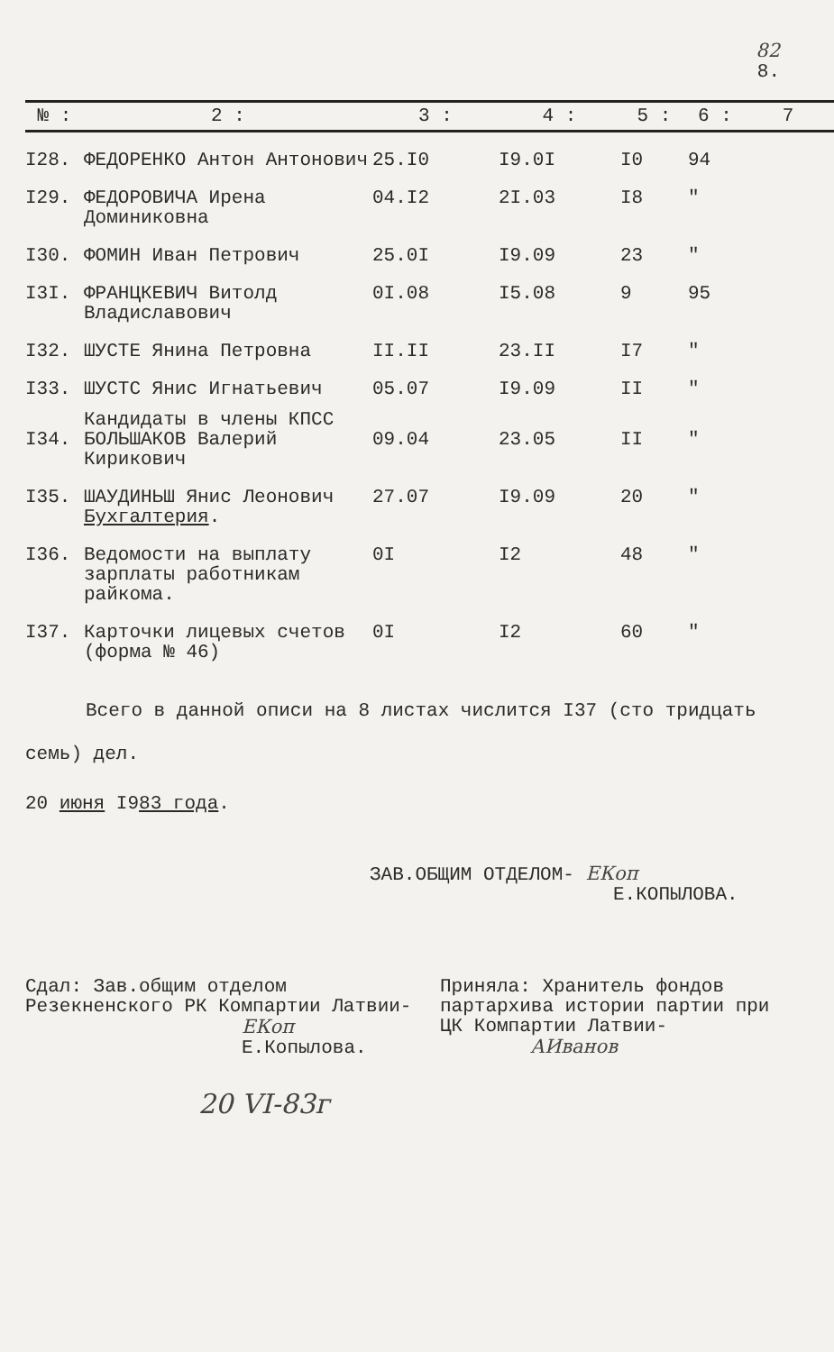82
8.
| № : | 2 : | 3 : | 4 : | 5 : | 6 : | 7 |
| --- | --- | --- | --- | --- | --- | --- |
| I28. | ФЕДОРЕНКО Антон Антонович | 25.I0 | I9.0I | I0 | 94 | |
| I29. | ФЕДОРОВИЧА Ирена Доминиковна | 04.I2 | 2I.03 | I8 | " | |
| I30. | ФОМИН Иван Петрович | 25.0I | I9.09 | 23 | " | |
| I3I. | ФРАНЦКЕВИЧ Витолд Владиславович | 0I.08 | I5.08 | 9 | 95 | |
| I32. | ШУСТЕ Янина Петровна | II.II | 23.II | I7 | " | |
| I33. | ШУСТС Янис Игнатьевич | 05.07 | I9.09 | II | " | |
| | Кандидаты в члены КПСС | | | | | |
| I34. | БОЛЬШАКОВ Валерий Кирикович | 09.04 | 23.05 | II | " | |
| I35. | ШАУДИНЬШ Янис Леонович | 27.07 | I9.09 | 20 | " | |
| | Бухгалтерия . | | | | | |
| I36. | Ведомости на выплату зарплаты работникам райкома. | 0I | I2 | 48 | " | |
| I37. | Карточки лицевых счетов (форма № 46) | 0I | I2 | 60 | " | |
Всего в данной описи на 8 листах числится I37 (сто тридцать
семь) дел.
20 июня I983 года.
ЗАВ.ОБЩИМ ОТДЕЛОМ- ЕКоп
Е.КОПЫЛОВА.
Сдал: Зав.общим отделом Резекненского РК Компартии Латвии-
ЕКоп
Е.Копылова.
Приняла: Хранитель фондов партархива истории партии при ЦК Компартии Латвии-
АИванов
20 VI-83г